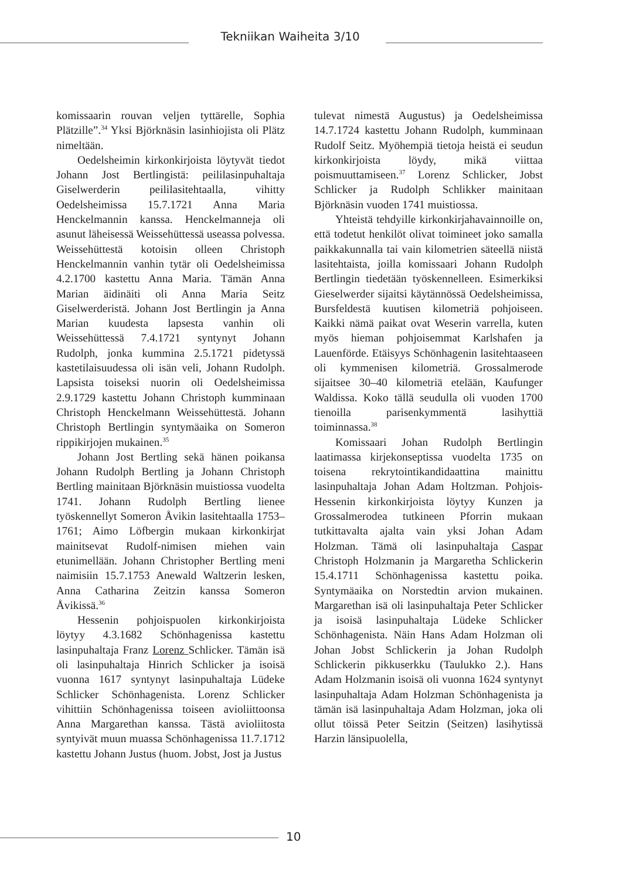Tekniikan Waiheita 3/10
komissaarin rouvan veljen tyttärelle, Sophia Plätzille”.<sup>34</sup> Yksi Björknäsin lasinhiojista oli Plätz nimeltään.
Oedelsheimin kirkonkirjoista löytyvät tiedot Johann Jost Bertlingistä: peililasinpuhaltaja Giselwerderin peililasitehtaalla, vihitty Oedelsheimissa 15.7.1721 Anna Maria Henckelmannin kanssa. Henckelmanneja oli asunut läheisessä Weissehüttessä useassa polvessa. Weissehüttestä kotoisin olleen Christoph Henckelmannin vanhin tytär oli Oedelsheimissa 4.2.1700 kastettu Anna Maria. Tämän Anna Marian äidinäiti oli Anna Maria Seitz Giselwerderistä. Johann Jost Bertlingin ja Anna Marian kuudesta lapsesta vanhin oli Weissehüttessä 7.4.1721 syntynyt Johann Rudolph, jonka kummina 2.5.1721 pidetyssä kastetilaisuudessa oli isän veli, Johann Rudolph. Lapsista toiseksi nuorin oli Oedelsheimissa 2.9.1729 kastettu Johann Christoph kumminaan Christoph Henckelmann Weissehüttestä. Johann Christoph Bertlingin syntymäaika on Someron rippikirjojen mukainen.<sup>35</sup>
Johann Jost Bertling sekä hänen poikansa Johann Rudolph Bertling ja Johann Christoph Bertling mainitaan Björknäsin muistiossa vuodelta 1741. Johann Rudolph Bertling lienee työskennellyt Someron Åvikin lasitehtaalla 1753–1761; Aimo Löfbergin mukaan kirkonkirjat mainitsevat Rudolf-nimisen miehen vain etunimellään. Johann Christopher Bertling meni naimisiin 15.7.1753 Anewald Waltzerin lesken, Anna Catharina Zeitzin kanssa Someron Åvikissä.<sup>36</sup>
Hessenin pohjoispuolen kirkonkirjoista löytyy 4.3.1682 Schönhagenissa kastettu lasinpuhaltaja Franz Lorenz Schlicker. Tämän isä oli lasinpuhaltaja Hinrich Schlicker ja isoisä vuonna 1617 syntynyt lasinpuhaltaja Lüdeke Schlicker Schönhagenista. Lorenz Schlicker vihittiin Schönhagenissa toiseen avioliittoonsa Anna Margarethan kanssa. Tästä avioliitosta syntyivät muun muassa Schönhagenissa 11.7.1712 kastettu Johann Justus (huom. Jobst, Jost ja Justus
tulevat nimestä Augustus) ja Oedelsheimissa 14.7.1724 kastettu Johann Rudolph, kumminaan Rudolf Seitz. Myöhempiä tietoja heistä ei seudun kirkonkirjoista löydy, mikä viittaa poismuuttamiseen.<sup>37</sup> Lorenz Schlicker, Jobst Schlicker ja Rudolph Schlikker mainitaan Björknäsin vuoden 1741 muistiossa.
Yhteistä tehdyille kirkonkirjahavainnoille on, että todetut henkilöt olivat toimineet joko samalla paikkakunnalla tai vain kilometrien säteellä niistä lasitehtaista, joilla komissaari Johann Rudolph Bertlingin tiedetään työskennelleen. Esimerkiksi Gieselwerder sijaitsi käytännössä Oedelsheimissa, Bursfeldestä kuutisen kilometriä pohjoiseen. Kaikki nämä paikat ovat Weserin varrella, kuten myös hieman pohjoisemmat Karlshafen ja Lauenförde. Etäisyys Schönhagenin lasitehtaaseen oli kymmenisen kilometriä. Grossalmerode sijaitsee 30–40 kilometriä etelään, Kaufunger Waldissa. Koko tällä seudulla oli vuoden 1700 tienoilla parisenkymmentä lasihyttiä toiminnassa.<sup>38</sup>
Komissaari Johan Rudolph Bertlingin laatimassa kirjekonseptissa vuodelta 1735 on toisena rekrytointikandidaattina mainittu lasinpuhaltaja Johan Adam Holtzman. Pohjois-Hessenin kirkonkirjoista löytyy Kunzen ja Grossalmerodea tutkineen Pforrin mukaan tutkittavalta ajalta vain yksi Johan Adam Holzman. Tämä oli lasinpuhaltaja Caspar Christoph Holzmanin ja Margaretha Schlickerin 15.4.1711 Schönhagenissa kastettu poika. Syntymäaika on Norstedtin arvion mukainen. Margarethan isä oli lasinpuhaltaja Peter Schlicker ja isoisä lasinpuhaltaja Lüdeke Schlicker Schönhagenista. Näin Hans Adam Holzman oli Johan Jobst Schlickerin ja Johan Rudolph Schlickerin pikkuserkku (Taulukko 2.). Hans Adam Holzmanin isoisä oli vuonna 1624 syntynyt lasinpuhaltaja Adam Holzman Schönhagenista ja tämän isä lasinpuhaltaja Adam Holzman, joka oli ollut töissä Peter Seitzin (Seitzen) lasihytissä Harzin länsipuolella,
10